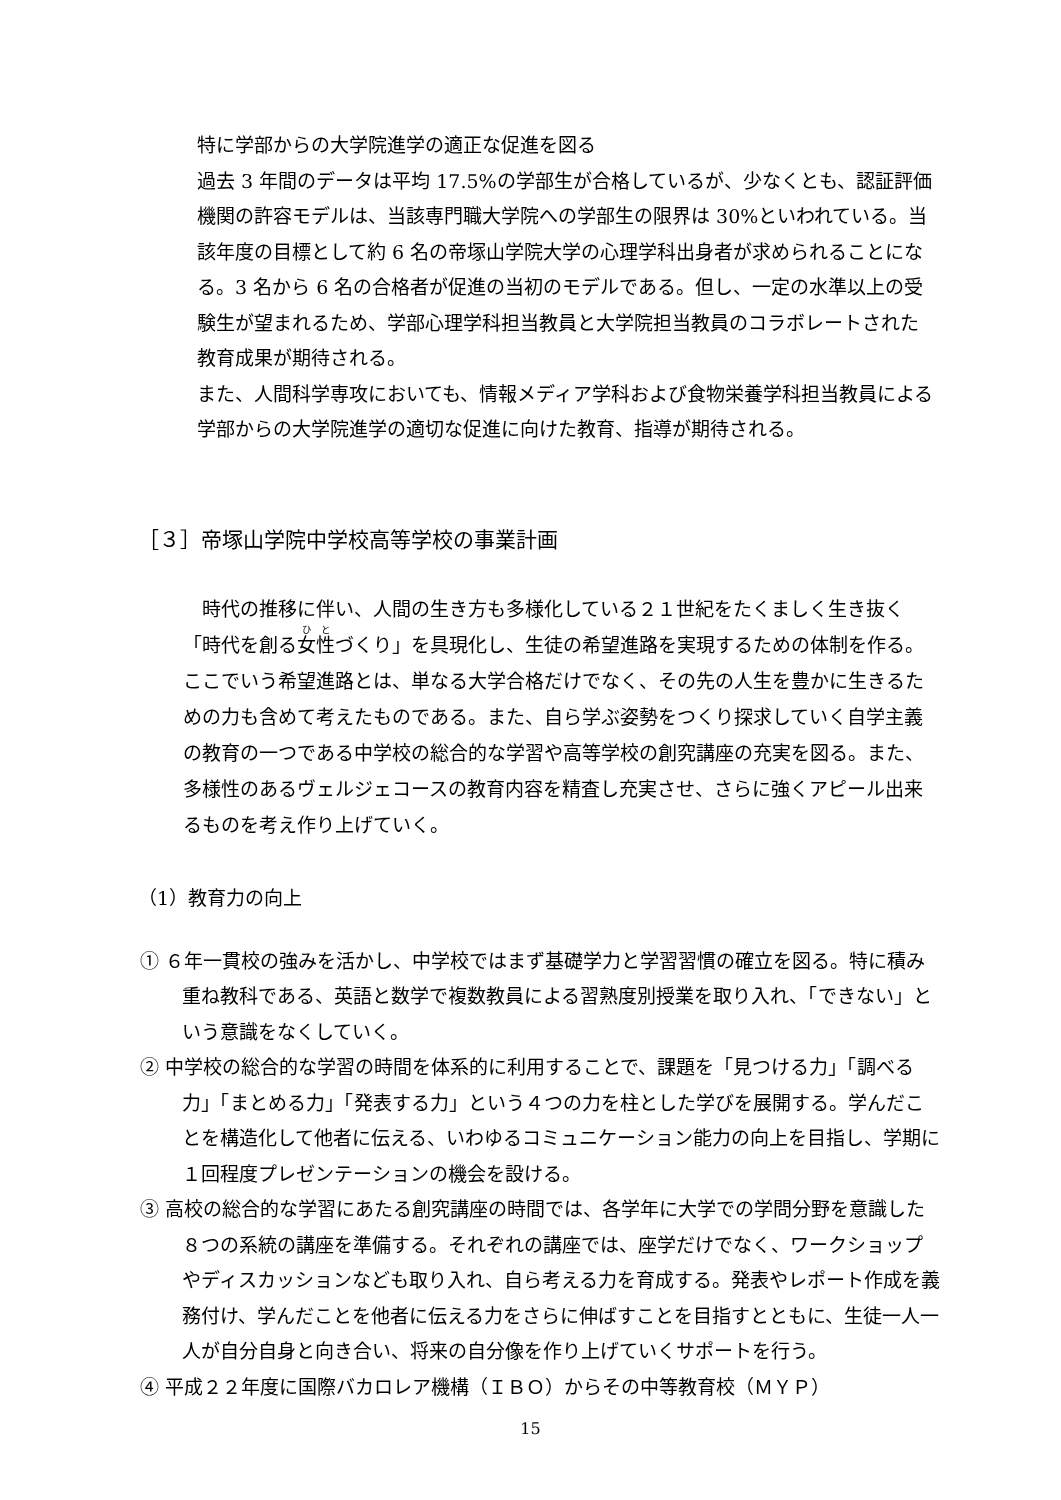特に学部からの大学院進学の適正な促進を図る
過去 3 年間のデータは平均 17.5%の学部生が合格しているが、少なくとも、認証評価機関の許容モデルは、当該専門職大学院への学部生の限界は 30%といわれている。当該年度の目標として約 6 名の帝塚山学院大学の心理学科出身者が求められることになる。3 名から 6 名の合格者が促進の当初のモデルである。但し、一定の水準以上の受験生が望まれるため、学部心理学科担当教員と大学院担当教員のコラボレートされた教育成果が期待される。
また、人間科学専攻においても、情報メディア学科および食物栄養学科担当教員による学部からの大学院進学の適切な促進に向けた教育、指導が期待される。
［３］帝塚山学院中学校高等学校の事業計画
時代の推移に伴い、人間の生き方も多様化している２１世紀をたくましく生き抜く「時代を創る女性づくり」を具現化し、生徒の希望進路を実現するための体制を作る。ここでいう希望進路とは、単なる大学合格だけでなく、その先の人生を豊かに生きるための力も含めて考えたものである。また、自ら学ぶ姿勢をつくり探求していく自学主義の教育の一つである中学校の総合的な学習や高等学校の創究講座の充実を図る。また、多様性のあるヴェルジェコースの教育内容を精査し充実させ、さらに強くアピール出来るものを考え作り上げていく。
（1）教育力の向上
① ６年一貫校の強みを活かし、中学校ではまず基礎学力と学習習慣の確立を図る。特に積み重ね教科である、英語と数学で複数教員による習熟度別授業を取り入れ、「できない」という意識をなくしていく。
② 中学校の総合的な学習の時間を体系的に利用することで、課題を「見つける力」「調べる力」「まとめる力」「発表する力」という４つの力を柱とした学びを展開する。学んだことを構造化して他者に伝える、いわゆるコミュニケーション能力の向上を目指し、学期に１回程度プレゼンテーションの機会を設ける。
③ 高校の総合的な学習にあたる創究講座の時間では、各学年に大学での学問分野を意識した８つの系統の講座を準備する。それぞれの講座では、座学だけでなく、ワークショップやディスカッションなども取り入れ、自ら考える力を育成する。発表やレポート作成を義務付け、学んだことを他者に伝える力をさらに伸ばすことを目指すとともに、生徒一人一人が自分自身と向き合い、将来の自分像を作り上げていくサポートを行う。
④ 平成２２年度に国際バカロレア機構（ＩＢＯ）からその中等教育校（ＭＹＰ）
15